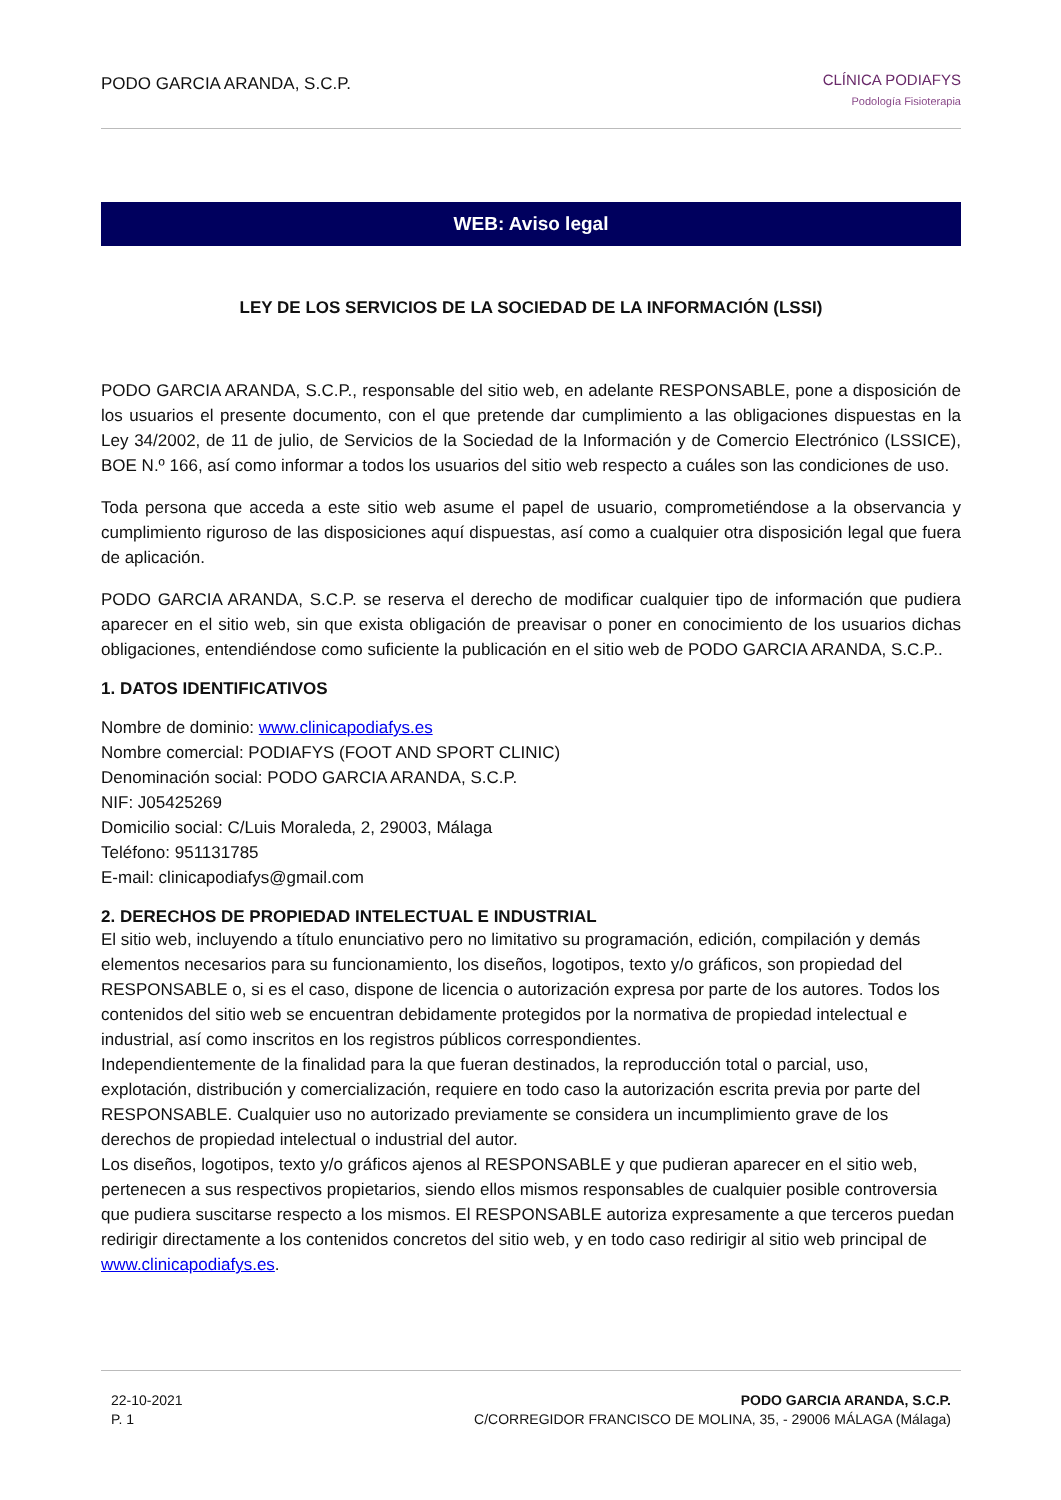PODO GARCIA ARANDA, S.C.P.
CLÍNICA PODIAFYS
Podología Fisioterapia
WEB: Aviso legal
LEY DE LOS SERVICIOS DE LA SOCIEDAD DE LA INFORMACIÓN (LSSI)
PODO GARCIA ARANDA, S.C.P., responsable del sitio web, en adelante RESPONSABLE, pone a disposición de los usuarios el presente documento, con el que pretende dar cumplimiento a las obligaciones dispuestas en la Ley 34/2002, de 11 de julio, de Servicios de la Sociedad de la Información y de Comercio Electrónico (LSSICE), BOE N.º 166, así como informar a todos los usuarios del sitio web respecto a cuáles son las condiciones de uso.
Toda persona que acceda a este sitio web asume el papel de usuario, comprometiéndose a la observancia y cumplimiento riguroso de las disposiciones aquí dispuestas, así como a cualquier otra disposición legal que fuera de aplicación.
PODO GARCIA ARANDA, S.C.P. se reserva el derecho de modificar cualquier tipo de información que pudiera aparecer en el sitio web, sin que exista obligación de preavisar o poner en conocimiento de los usuarios dichas obligaciones, entendiéndose como suficiente la publicación en el sitio web de PODO GARCIA ARANDA, S.C.P..
1. DATOS IDENTIFICATIVOS
Nombre de dominio: www.clinicapodiafys.es
Nombre comercial: PODIAFYS (FOOT AND SPORT CLINIC)
Denominación social: PODO GARCIA ARANDA, S.C.P.
NIF: J05425269
Domicilio social: C/Luis Moraleda, 2, 29003, Málaga
Teléfono: 951131785
E-mail: clinicapodiafys@gmail.com
2. DERECHOS DE PROPIEDAD INTELECTUAL E INDUSTRIAL
El sitio web, incluyendo a título enunciativo pero no limitativo su programación, edición, compilación y demás elementos necesarios para su funcionamiento, los diseños, logotipos, texto y/o gráficos, son propiedad del RESPONSABLE o, si es el caso, dispone de licencia o autorización expresa por parte de los autores. Todos los contenidos del sitio web se encuentran debidamente protegidos por la normativa de propiedad intelectual e industrial, así como inscritos en los registros públicos correspondientes.
Independientemente de la finalidad para la que fueran destinados, la reproducción total o parcial, uso, explotación, distribución y comercialización, requiere en todo caso la autorización escrita previa por parte del RESPONSABLE. Cualquier uso no autorizado previamente se considera un incumplimiento grave de los derechos de propiedad intelectual o industrial del autor.
Los diseños, logotipos, texto y/o gráficos ajenos al RESPONSABLE y que pudieran aparecer en el sitio web, pertenecen a sus respectivos propietarios, siendo ellos mismos responsables de cualquier posible controversia que pudiera suscitarse respecto a los mismos. El RESPONSABLE autoriza expresamente a que terceros puedan redirigir directamente a los contenidos concretos del sitio web, y en todo caso redirigir al sitio web principal de www.clinicapodiafys.es.
22-10-2021
P. 1
PODO GARCIA ARANDA, S.C.P.
C/CORREGIDOR FRANCISCO DE MOLINA, 35, - 29006 MÁLAGA (Málaga)